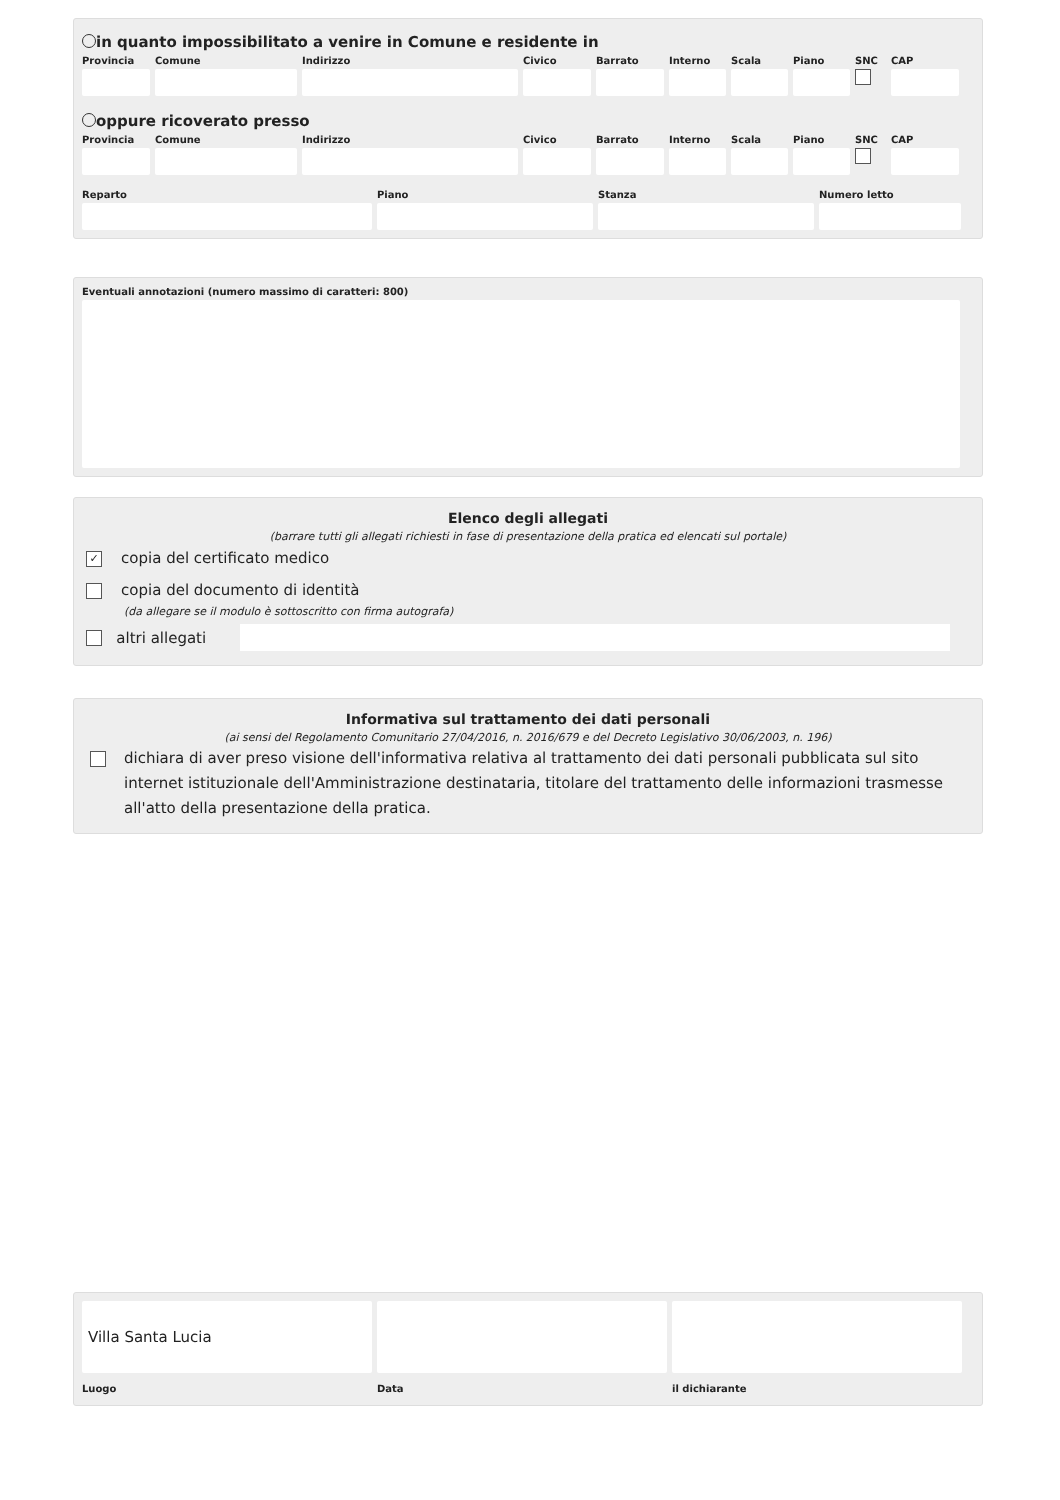in quanto impossibilitato a venire in Comune e residente in
Provincia
Comune Indirizzo Civico Barrato Interno
Scala Piano SNC CAP
oppure ricoverato presso
Provincia
Comune Indirizzo Civico Barrato Interno
Scala Piano SNC CAP
Reparto Piano Stanza Numero letto
Eventuali annotazioni (numero massimo di caratteri: 800)
Elenco degli allegati
(barrare tutti gli allegati richiesti in fase di presentazione della pratica ed elencati sul portale)
✓ copia del certificato medico
copia del documento di identità
(da allegare se il modulo è sottoscritto con firma autografa)
altri allegati
Informativa sul trattamento dei dati personali
(ai sensi del Regolamento Comunitario 27/04/2016, n. 2016/679 e del Decreto Legislativo 30/06/2003, n. 196)
dichiara di aver preso visione dell'informativa relativa al trattamento dei dati personali pubblicata sul sito internet istituzionale dell'Amministrazione destinataria, titolare del trattamento delle informazioni trasmesse all'atto della presentazione della pratica.
Villa Santa Lucia
Luogo
Data il dichiarante